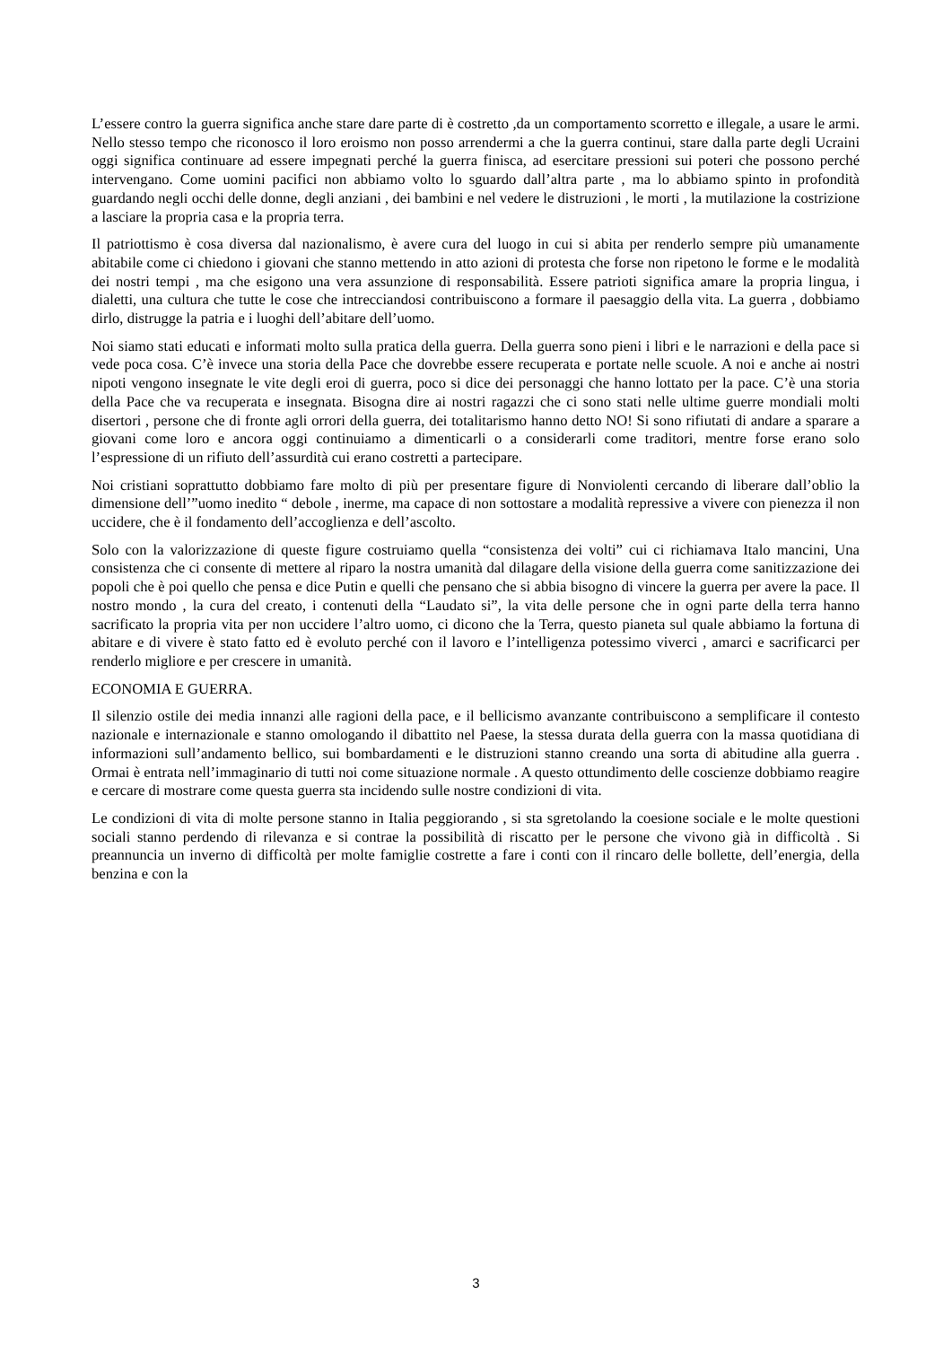L’essere contro la guerra significa anche stare dare parte di è costretto ,da un comportamento scorretto e illegale, a usare le armi. Nello stesso tempo che riconosco il loro eroismo non posso arrendermi a che la guerra continui, stare dalla parte degli Ucraini oggi significa continuare ad essere impegnati perché la guerra finisca, ad esercitare pressioni sui poteri che possono perché intervengano. Come uomini pacifici non abbiamo volto lo sguardo dall’altra parte , ma lo abbiamo spinto in profondità guardando negli occhi delle donne, degli anziani , dei bambini e nel vedere le distruzioni , le morti , la mutilazione la costrizione a lasciare la propria casa e la propria terra.
Il patriottismo è cosa diversa dal nazionalismo, è avere cura del luogo in cui si abita per renderlo sempre più umanamente abitabile come ci chiedono i giovani che stanno mettendo in atto azioni di protesta che forse non ripetono le forme e le modalità dei nostri tempi , ma che esigono una vera assunzione di responsabilità. Essere patrioti significa amare la propria lingua, i dialetti, una cultura che tutte le cose che intrecciandosi contribuiscono a formare il paesaggio della vita. La guerra , dobbiamo dirlo, distrugge la patria e i luoghi dell’abitare dell’uomo.
Noi siamo stati educati e informati molto sulla pratica della guerra. Della guerra sono pieni i libri e le narrazioni e della pace si vede poca cosa. C’è invece una storia della Pace che dovrebbe essere recuperata e portate nelle scuole. A noi e anche ai nostri nipoti vengono insegnate le vite degli eroi di guerra, poco si dice dei personaggi che hanno lottato per la pace. C’è una storia della Pace che va recuperata e insegnata. Bisogna dire ai nostri ragazzi che ci sono stati nelle ultime guerre mondiali molti disertori , persone che di fronte agli orrori della guerra, dei totalitarismo hanno detto NO! Si sono rifiutati di andare a sparare a giovani come loro e ancora oggi continuiamo a dimenticarli o a considerarli come traditori, mentre forse erano solo l’espressione di un rifiuto dell’assurdità cui erano costretti a partecipare.
Noi cristiani soprattutto dobbiamo fare molto di più per presentare figure di Nonviolenti cercando di liberare dall’oblio la dimensione dell’”uomo inedito “ debole , inerme, ma capace di non sottostare a modalità repressive a vivere con pienezza il non uccidere, che è il fondamento dell’accoglienza e dell’ascolto.
Solo con la valorizzazione di queste figure costruiamo quella “consistenza dei volti” cui ci richiamava Italo mancini, Una consistenza che ci consente di mettere al riparo la nostra umanità dal dilagare della visione della guerra come sanitizzazione dei popoli che è poi quello che pensa e dice Putin e quelli che pensano che si abbia bisogno di vincere la guerra per avere la pace. Il nostro mondo , la cura del creato, i contenuti della “Laudato si”, la vita delle persone che in ogni parte della terra hanno sacrificato la propria vita per non uccidere l’altro uomo, ci dicono che la Terra, questo pianeta sul quale abbiamo la fortuna di abitare e di vivere è stato fatto ed è evoluto perché con il lavoro e l’intelligenza potessimo viverci , amarci e sacrificarci per renderlo migliore e per crescere in umanità.
ECONOMIA E GUERRA.
Il silenzio ostile dei media innanzi alle ragioni della pace, e il bellicismo avanzante contribuiscono a semplificare il contesto nazionale e internazionale e stanno omologando il dibattito nel Paese, la stessa durata della guerra con la massa quotidiana di informazioni sull’andamento bellico, sui bombardamenti e le distruzioni stanno creando una sorta di abitudine alla guerra . Ormai è entrata nell’immaginario di tutti noi come situazione normale . A questo ottundimento delle coscienze dobbiamo reagire e cercare di mostrare come questa guerra sta incidendo sulle nostre condizioni di vita.
Le condizioni di vita di molte persone stanno in Italia peggiorando , si sta sgretolando la coesione sociale e le molte questioni sociali stanno perdendo di rilevanza e si contrae la possibilità di riscatto per le persone che vivono già in difficoltà . Si preannuncia un inverno di difficoltà per molte famiglie costrette a fare i conti con il rincaro delle bollette, dell’energia, della benzina e con la
3